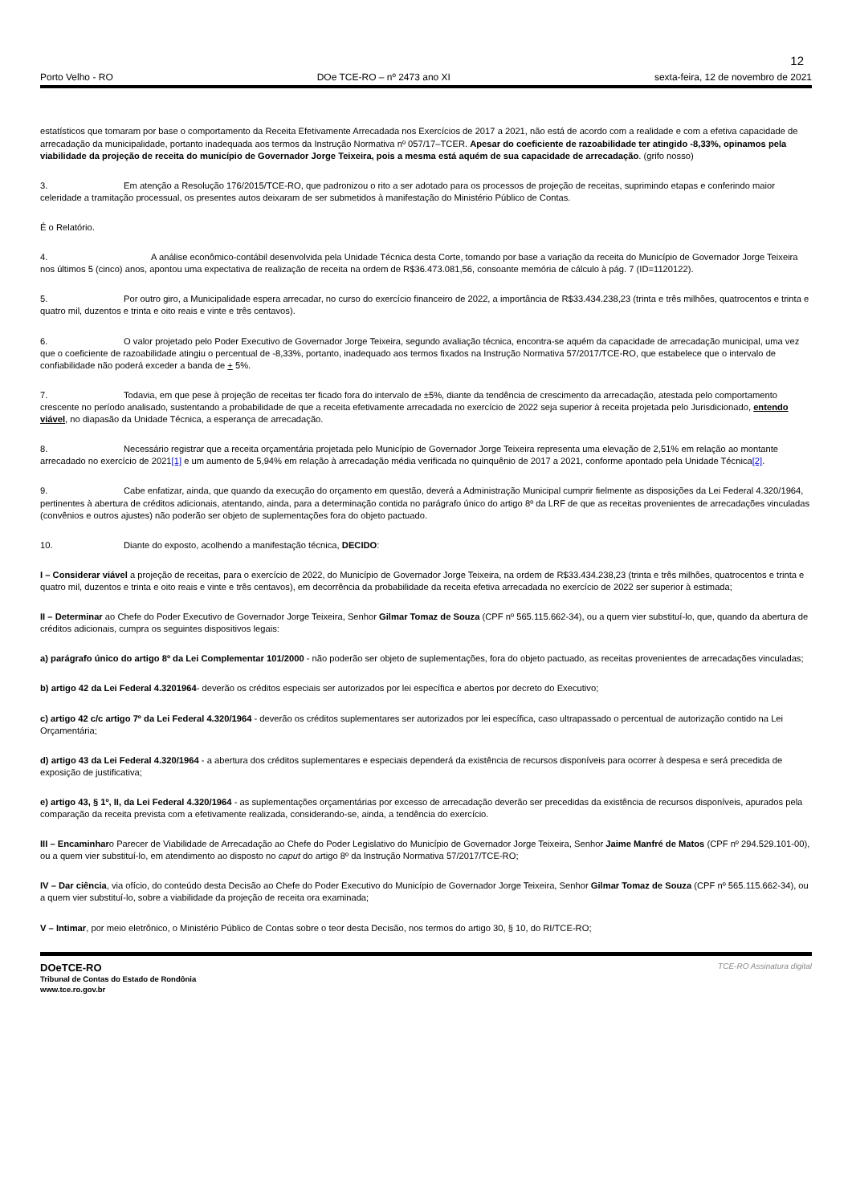12
Porto Velho - RO DOe TCE-RO – nº 2473 ano XI sexta-feira, 12 de novembro de 2021
estatísticos que tomaram por base o comportamento da Receita Efetivamente Arrecadada nos Exercícios de 2017 a 2021, não está de acordo com a realidade e com a efetiva capacidade de arrecadação da municipalidade, portanto inadequada aos termos da Instrução Normativa nº 057/17–TCER. Apesar do coeficiente de razoabilidade ter atingido -8,33%, opinamos pela viabilidade da projeção de receita do município de Governador Jorge Teixeira, pois a mesma está aquém de sua capacidade de arrecadação. (grifo nosso)
3. Em atenção a Resolução 176/2015/TCE-RO, que padronizou o rito a ser adotado para os processos de projeção de receitas, suprimindo etapas e conferindo maior celeridade a tramitação processual, os presentes autos deixaram de ser submetidos à manifestação do Ministério Público de Contas.
É o Relatório.
4. A análise econômico-contábil desenvolvida pela Unidade Técnica desta Corte, tomando por base a variação da receita do Município de Governador Jorge Teixeira nos últimos 5 (cinco) anos, apontou uma expectativa de realização de receita na ordem de R$36.473.081,56, consoante memória de cálculo à pág. 7 (ID=1120122).
5. Por outro giro, a Municipalidade espera arrecadar, no curso do exercício financeiro de 2022, a importância de R$33.434.238,23 (trinta e três milhões, quatrocentos e trinta e quatro mil, duzentos e trinta e oito reais e vinte e três centavos).
6. O valor projetado pelo Poder Executivo de Governador Jorge Teixeira, segundo avaliação técnica, encontra-se aquém da capacidade de arrecadação municipal, uma vez que o coeficiente de razoabilidade atingiu o percentual de -8,33%, portanto, inadequado aos termos fixados na Instrução Normativa 57/2017/TCE-RO, que estabelece que o intervalo de confiabilidade não poderá exceder a banda de + 5%.
7. Todavia, em que pese à projeção de receitas ter ficado fora do intervalo de ±5%, diante da tendência de crescimento da arrecadação, atestada pelo comportamento crescente no período analisado, sustentando a probabilidade de que a receita efetivamente arrecadada no exercício de 2022 seja superior à receita projetada pelo Jurisdicionado, entendo viável, no diapasão da Unidade Técnica, a esperança de arrecadação.
8. Necessário registrar que a receita orçamentária projetada pelo Município de Governador Jorge Teixeira representa uma elevação de 2,51% em relação ao montante arrecadado no exercício de 2021[1] e um aumento de 5,94% em relação à arrecadação média verificada no quinquênio de 2017 a 2021, conforme apontado pela Unidade Técnica[2].
9. Cabe enfatizar, ainda, que quando da execução do orçamento em questão, deverá a Administração Municipal cumprir fielmente as disposições da Lei Federal 4.320/1964, pertinentes à abertura de créditos adicionais, atentando, ainda, para a determinação contida no parágrafo único do artigo 8º da LRF de que as receitas provenientes de arrecadações vinculadas (convênios e outros ajustes) não poderão ser objeto de suplementações fora do objeto pactuado.
10. Diante do exposto, acolhendo a manifestação técnica, DECIDO:
I – Considerar viável a projeção de receitas, para o exercício de 2022, do Município de Governador Jorge Teixeira, na ordem de R$33.434.238,23 (trinta e três milhões, quatrocentos e trinta e quatro mil, duzentos e trinta e oito reais e vinte e três centavos), em decorrência da probabilidade da receita efetiva arrecadada no exercício de 2022 ser superior à estimada;
II – Determinar ao Chefe do Poder Executivo de Governador Jorge Teixeira, Senhor Gilmar Tomaz de Souza (CPF nº 565.115.662-34), ou a quem vier substituí-lo, que, quando da abertura de créditos adicionais, cumpra os seguintes dispositivos legais:
a) parágrafo único do artigo 8º da Lei Complementar 101/2000 - não poderão ser objeto de suplementações, fora do objeto pactuado, as receitas provenientes de arrecadações vinculadas;
b) artigo 42 da Lei Federal 4.3201964- deverão os créditos especiais ser autorizados por lei específica e abertos por decreto do Executivo;
c) artigo 42 c/c artigo 7º da Lei Federal 4.320/1964 - deverão os créditos suplementares ser autorizados por lei específica, caso ultrapassado o percentual de autorização contido na Lei Orçamentária;
d) artigo 43 da Lei Federal 4.320/1964 - a abertura dos créditos suplementares e especiais dependerá da existência de recursos disponíveis para ocorrer à despesa e será precedida de exposição de justificativa;
e) artigo 43, § 1º, II, da Lei Federal 4.320/1964 - as suplementações orçamentárias por excesso de arrecadação deverão ser precedidas da existência de recursos disponíveis, apurados pela comparação da receita prevista com a efetivamente realizada, considerando-se, ainda, a tendência do exercício.
III – Encaminharo Parecer de Viabilidade de Arrecadação ao Chefe do Poder Legislativo do Município de Governador Jorge Teixeira, Senhor Jaime Manfré de Matos (CPF nº 294.529.101-00), ou a quem vier substituí-lo, em atendimento ao disposto no caput do artigo 8º da Instrução Normativa 57/2017/TCE-RO;
IV – Dar ciência, via ofício, do conteúdo desta Decisão ao Chefe do Poder Executivo do Município de Governador Jorge Teixeira, Senhor Gilmar Tomaz de Souza (CPF nº 565.115.662-34), ou a quem vier substituí-lo, sobre a viabilidade da projeção de receita ora examinada;
V – Intimar, por meio eletrônico, o Ministério Público de Contas sobre o teor desta Decisão, nos termos do artigo 30, § 10, do RI/TCE-RO;
DOeTCE-RO
Tribunal de Contas do Estado de Rondônia
www.tce.ro.gov.br
TCE-RO Assinatura digital